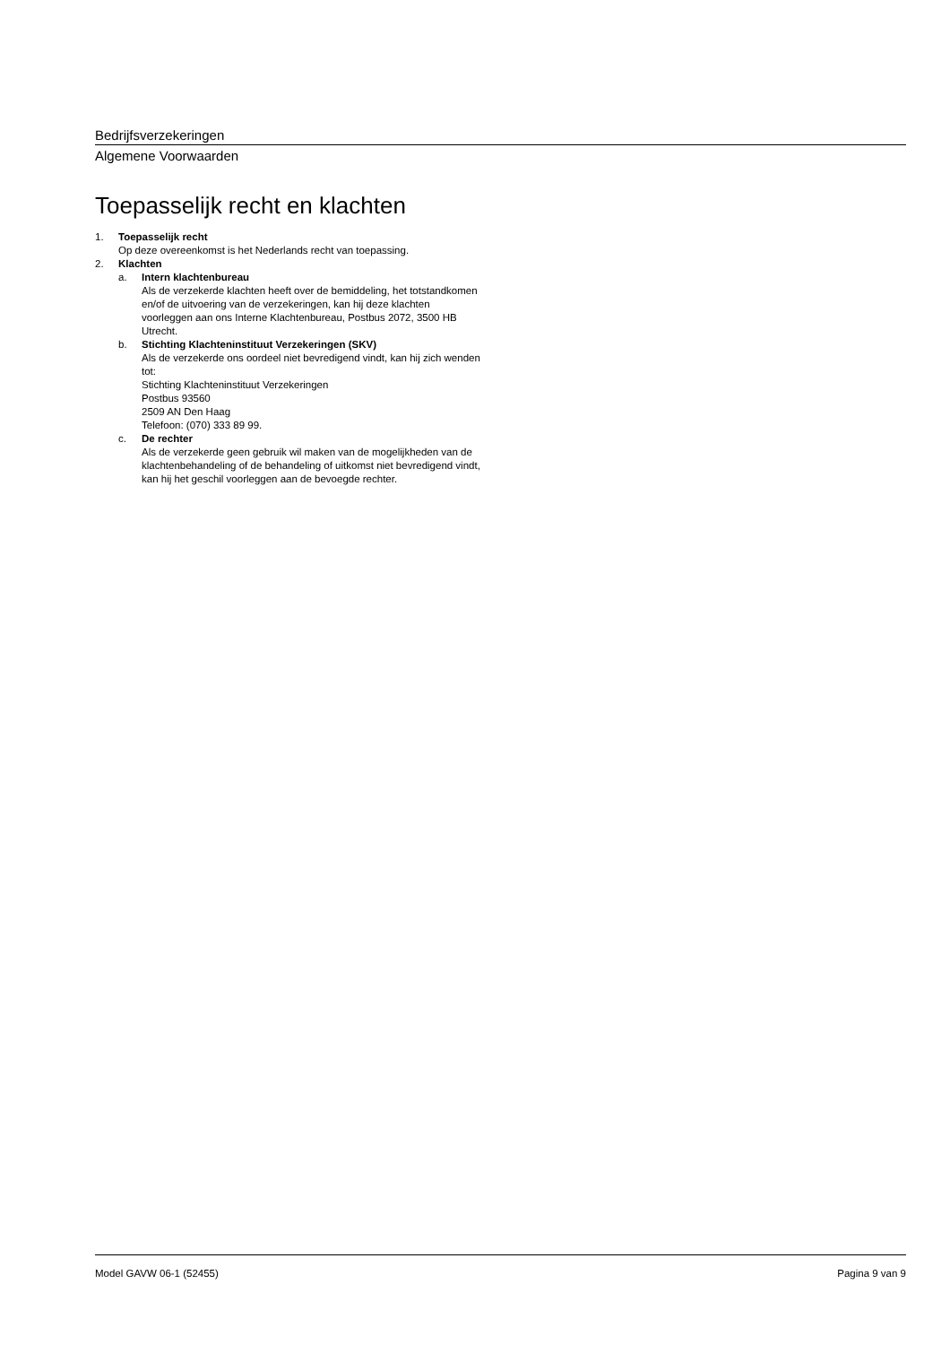Bedrijfsverzekeringen
Algemene Voorwaarden
Toepasselijk recht en klachten
1. Toepasselijk recht
Op deze overeenkomst is het Nederlands recht van toepassing.
2. Klachten
a. Intern klachtenbureau
Als de verzekerde klachten heeft over de bemiddeling, het totstandkomen en/of de uitvoering van de verzekeringen, kan hij deze klachten voorleggen aan ons Interne Klachtenbureau, Postbus 2072, 3500 HB Utrecht.
b. Stichting Klachteninstituut Verzekeringen (SKV)
Als de verzekerde ons oordeel niet bevredigend vindt, kan hij zich wenden tot:
Stichting Klachteninstituut Verzekeringen
Postbus 93560
2509 AN Den Haag
Telefoon: (070) 333 89 99.
c. De rechter
Als de verzekerde geen gebruik wil maken van de mogelijkheden van de klachtenbehandeling of de behandeling of uitkomst niet bevredigend vindt, kan hij het geschil voorleggen aan de bevoegde rechter.
Model GAVW 06-1 (52455) Pagina 9 van 9